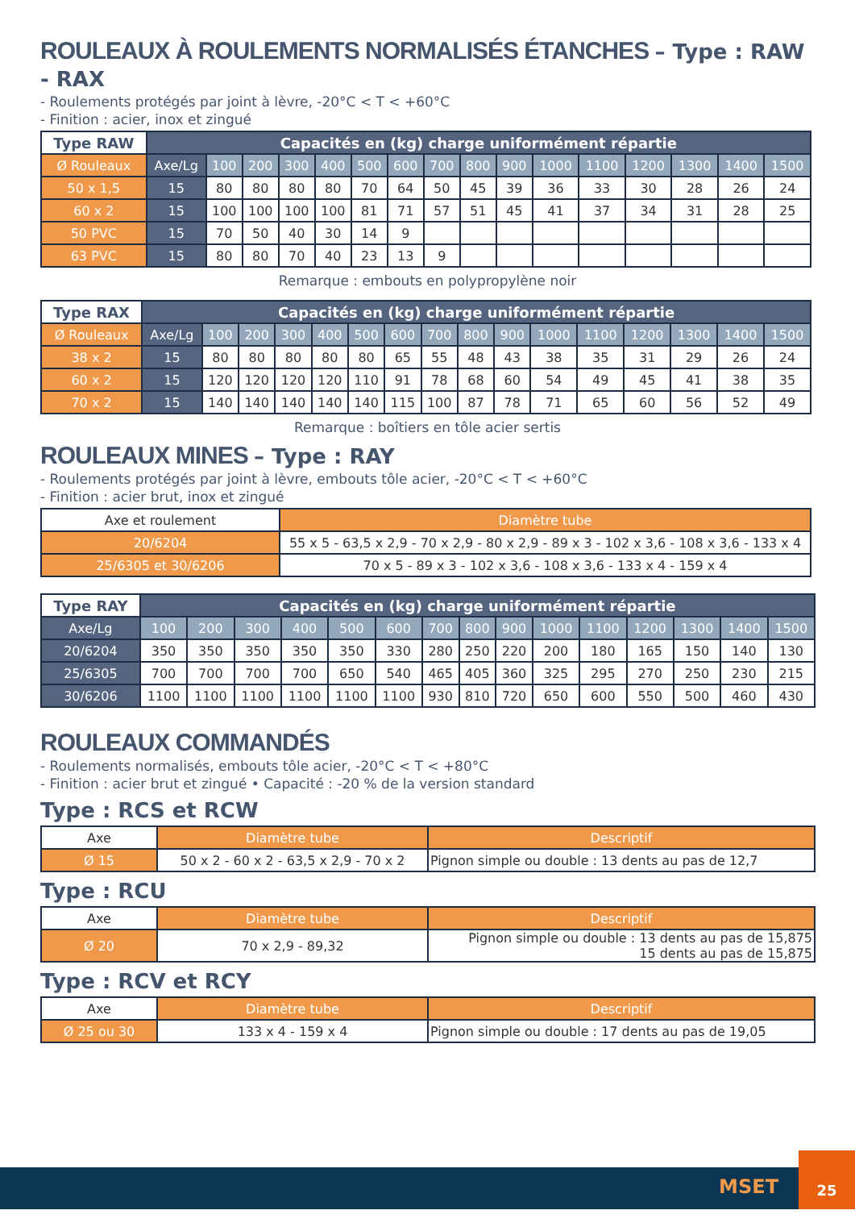ROULEAUX À ROULEMENTS NORMALISÉS ÉTANCHES – Type : RAW - RAX
- Roulements protégés par joint à lèvre, -20°C < T < +60°C
- Finition : acier, inox et zingué
| Type RAW | Capacités en (kg) charge uniformément répartie | | | | | | | | | | | | | | | |
| --- | --- | --- | --- | --- | --- | --- | --- | --- | --- | --- | --- | --- | --- | --- | --- | --- |
| Ø Rouleaux | Axe/Lg | 100 | 200 | 300 | 400 | 500 | 600 | 700 | 800 | 900 | 1000 | 1100 | 1200 | 1300 | 1400 | 1500 |
| 50 x 1,5 | 15 | 80 | 80 | 80 | 80 | 70 | 64 | 50 | 45 | 39 | 36 | 33 | 30 | 28 | 26 | 24 |
| 60 x 2 | 15 | 100 | 100 | 100 | 100 | 81 | 71 | 57 | 51 | 45 | 41 | 37 | 34 | 31 | 28 | 25 |
| 50 PVC | 15 | 70 | 50 | 40 | 30 | 14 | 9 | | | | | | | | | |
| 63 PVC | 15 | 80 | 80 | 70 | 40 | 23 | 13 | 9 | | | | | | | | |
Remarque : embouts en polypropylène noir
| Type RAX | Capacités en (kg) charge uniformément répartie | | | | | | | | | | | | | | | |
| --- | --- | --- | --- | --- | --- | --- | --- | --- | --- | --- | --- | --- | --- | --- | --- | --- |
| Ø Rouleaux | Axe/Lg | 100 | 200 | 300 | 400 | 500 | 600 | 700 | 800 | 900 | 1000 | 1100 | 1200 | 1300 | 1400 | 1500 |
| 38 x 2 | 15 | 80 | 80 | 80 | 80 | 80 | 65 | 55 | 48 | 43 | 38 | 35 | 31 | 29 | 26 | 24 |
| 60 x 2 | 15 | 120 | 120 | 120 | 120 | 110 | 91 | 78 | 68 | 60 | 54 | 49 | 45 | 41 | 38 | 35 |
| 70 x 2 | 15 | 140 | 140 | 140 | 140 | 140 | 115 | 100 | 87 | 78 | 71 | 65 | 60 | 56 | 52 | 49 |
Remarque : boîtiers en tôle acier sertis
ROULEAUX MINES – Type : RAY
- Roulements protégés par joint à lèvre, embouts tôle acier, -20°C < T < +60°C
- Finition : acier brut, inox et zingué
| Axe et roulement | Diamètre tube |
| 20/6204 | 55 x 5 - 63,5 x 2,9 - 70 x 2,9 - 80 x 2,9 - 89 x 3 - 102 x 3,6 - 108 x 3,6 - 133 x 4 |
| 25/6305 et 30/6206 | 70 x 5 - 89 x 3 - 102 x 3,6 - 108 x 3,6 - 133 x 4 - 159 x 4 |
| Type RAY | Capacités en (kg) charge uniformément répartie | | | | | | | | | | | | | | |
| --- | --- | --- | --- | --- | --- | --- | --- | --- | --- | --- | --- | --- | --- | --- | --- |
| Axe/Lg | 100 | 200 | 300 | 400 | 500 | 600 | 700 | 800 | 900 | 1000 | 1100 | 1200 | 1300 | 1400 | 1500 |
| 20/6204 | 350 | 350 | 350 | 350 | 350 | 330 | 280 | 250 | 220 | 200 | 180 | 165 | 150 | 140 | 130 |
| 25/6305 | 700 | 700 | 700 | 700 | 650 | 540 | 465 | 405 | 360 | 325 | 295 | 270 | 250 | 230 | 215 |
| 30/6206 | 1100 | 1100 | 1100 | 1100 | 1100 | 1100 | 930 | 810 | 720 | 650 | 600 | 550 | 500 | 460 | 430 |
ROULEAUX COMMANDÉS
- Roulements normalisés, embouts tôle acier, -20°C < T < +80°C
- Finition : acier brut et zingué • Capacité : -20 % de la version standard
Type : RCS et RCW
| Axe | Diamètre tube | Descriptif |
| Ø 15 | 50 x 2 - 60 x 2 - 63,5 x 2,9 - 70 x 2 | Pignon simple ou double : 13 dents au pas de 12,7 |
Type : RCU
| Axe | Diamètre tube | Descriptif |
| Ø 20 | 70 x 2,9 - 89,32 | Pignon simple ou double : 13 dents au pas de 15,875 15 dents au pas de 15,875 |
Type : RCV et RCY
| Axe | Diamètre tube | Descriptif |
| Ø 25 ou 30 | 133 x 4 - 159 x 4 | Pignon simple ou double : 17 dents au pas de 19,05 |
MSET
25